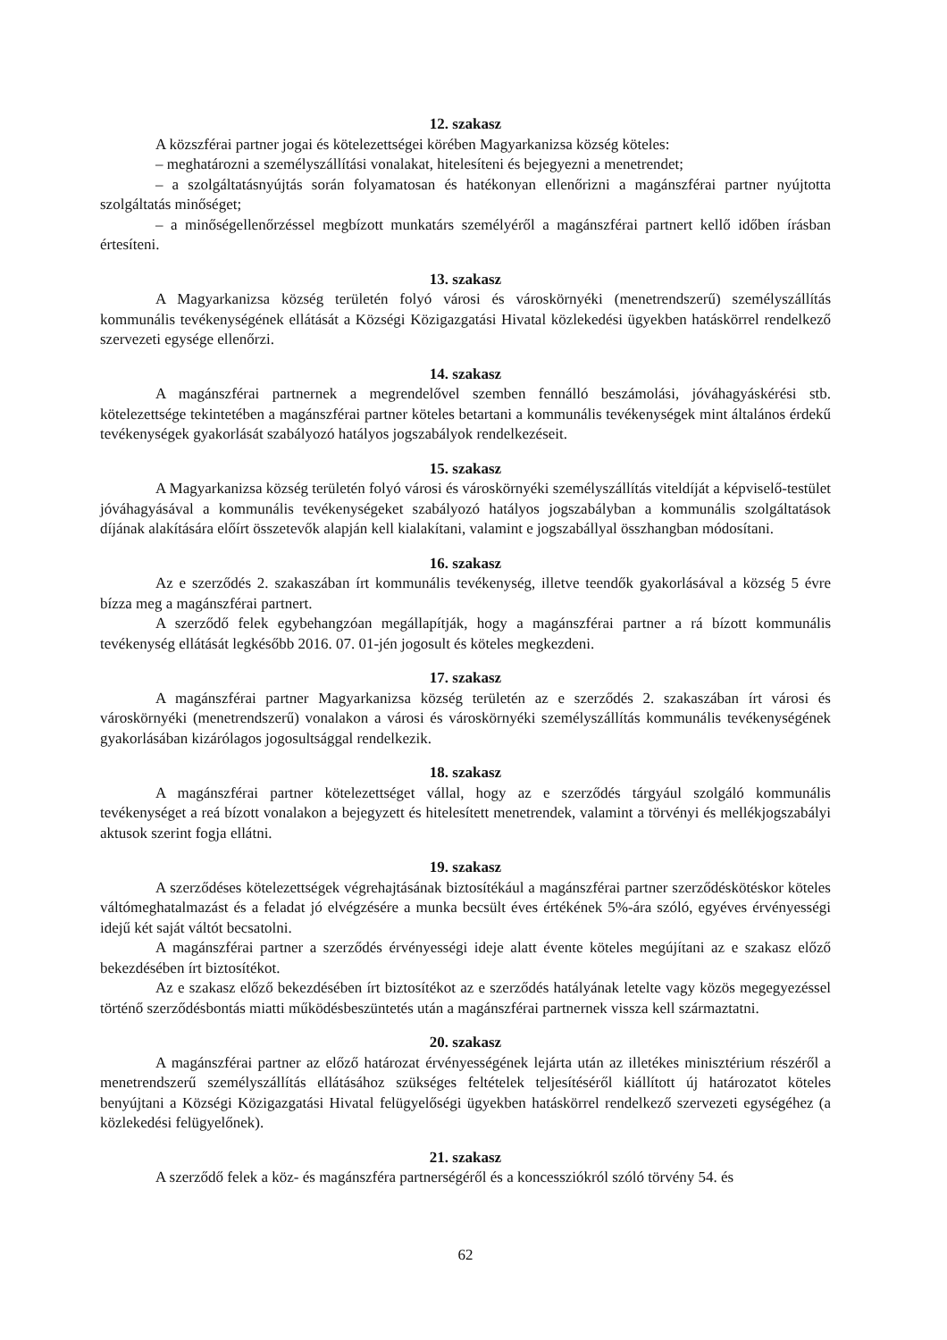12. szakasz
A közszférai partner jogai és kötelezettségei körében Magyarkanizsa község köteles:
– meghatározni a személyszállítási vonalakat, hitelesíteni és bejegyezni a menetrendet;
– a szolgáltatásnyújtás során folyamatosan és hatékonyan ellenőrizni a magánszférai partner nyújtotta szolgáltatás minőséget;
– a minőségellenőrzéssel megbízott munkatárs személyéről a magánszférai partnert kellő időben írásban értesíteni.
13. szakasz
A Magyarkanizsa község területén folyó városi és városkörnyéki (menetrendszerű) személyszállítás kommunális tevékenységének ellátását a Községi Közigazgatási Hivatal közlekedési ügyekben hatáskörrel rendelkező szervezeti egysége ellenőrzi.
14. szakasz
A magánszférai partnernek a megrendelővel szemben fennálló beszámolási, jóváhagyáskérési stb. kötelezettsége tekintetében a magánszférai partner köteles betartani a kommunális tevékenységek mint általános érdekű tevékenységek gyakorlását szabályozó hatályos jogszabályok rendelkezéseit.
15. szakasz
A Magyarkanizsa község területén folyó városi és városkörnyéki személyszállítás viteldíját a képviselő-testület jóváhagyásával a kommunális tevékenységeket szabályozó hatályos jogszabályban a kommunális szolgáltatások díjának alakítására előírt összetevők alapján kell kialakítani, valamint e jogszabállyal összhangban módosítani.
16. szakasz
Az e szerződés 2. szakaszában írt kommunális tevékenység, illetve teendők gyakorlásával a község 5 évre bízza meg a magánszférai partnert.
A szerződő felek egybehangzóan megállapítják, hogy a magánszférai partner a rá bízott kommunális tevékenység ellátását legkésőbb 2016. 07. 01-jén jogosult és köteles megkezdeni.
17. szakasz
A magánszférai partner Magyarkanizsa község területén az e szerződés 2. szakaszában írt városi és városkörnyéki (menetrendszerű) vonalakon a városi és városkörnyéki személyszállítás kommunális tevékenységének gyakorlásában kizárólagos jogosultsággal rendelkezik.
18. szakasz
A magánszférai partner kötelezettséget vállal, hogy az e szerződés tárgyául szolgáló kommunális tevékenységet a reá bízott vonalakon a bejegyzett és hitelesített menetrendek, valamint a törvényi és mellékjogszabályi aktusok szerint fogja ellátni.
19. szakasz
A szerződéses kötelezettségek végrehajtásának biztosítékául a magánszférai partner szerződéskötéskor köteles váltómeghatalmazást és a feladat jó elvégzésére a munka becsült éves értékének 5%-ára szóló, egyéves érvényességi idejű két saját váltót becsatolni.
A magánszférai partner a szerződés érvényességi ideje alatt évente köteles megújítani az e szakasz előző bekezdésében írt biztosítékot.
Az e szakasz előző bekezdésében írt biztosítékot az e szerződés hatályának letelte vagy közös megegyezéssel történő szerződésbontás miatti működésbeszüntetés után a magánszférai partnernek vissza kell származtatni.
20. szakasz
A magánszférai partner az előző határozat érvényességének lejárta után az illetékes minisztérium részéről a menetrendszerű személyszállítás ellátásához szükséges feltételek teljesítéséről kiállított új határozatot köteles benyújtani a Községi Közigazgatási Hivatal felügyelőségi ügyekben hatáskörrel rendelkező szervezeti egységéhez (a közlekedési felügyelőnek).
21. szakasz
A szerződő felek a köz- és magánszféra partnerségéről és a koncessziókról szóló törvény 54. és
62